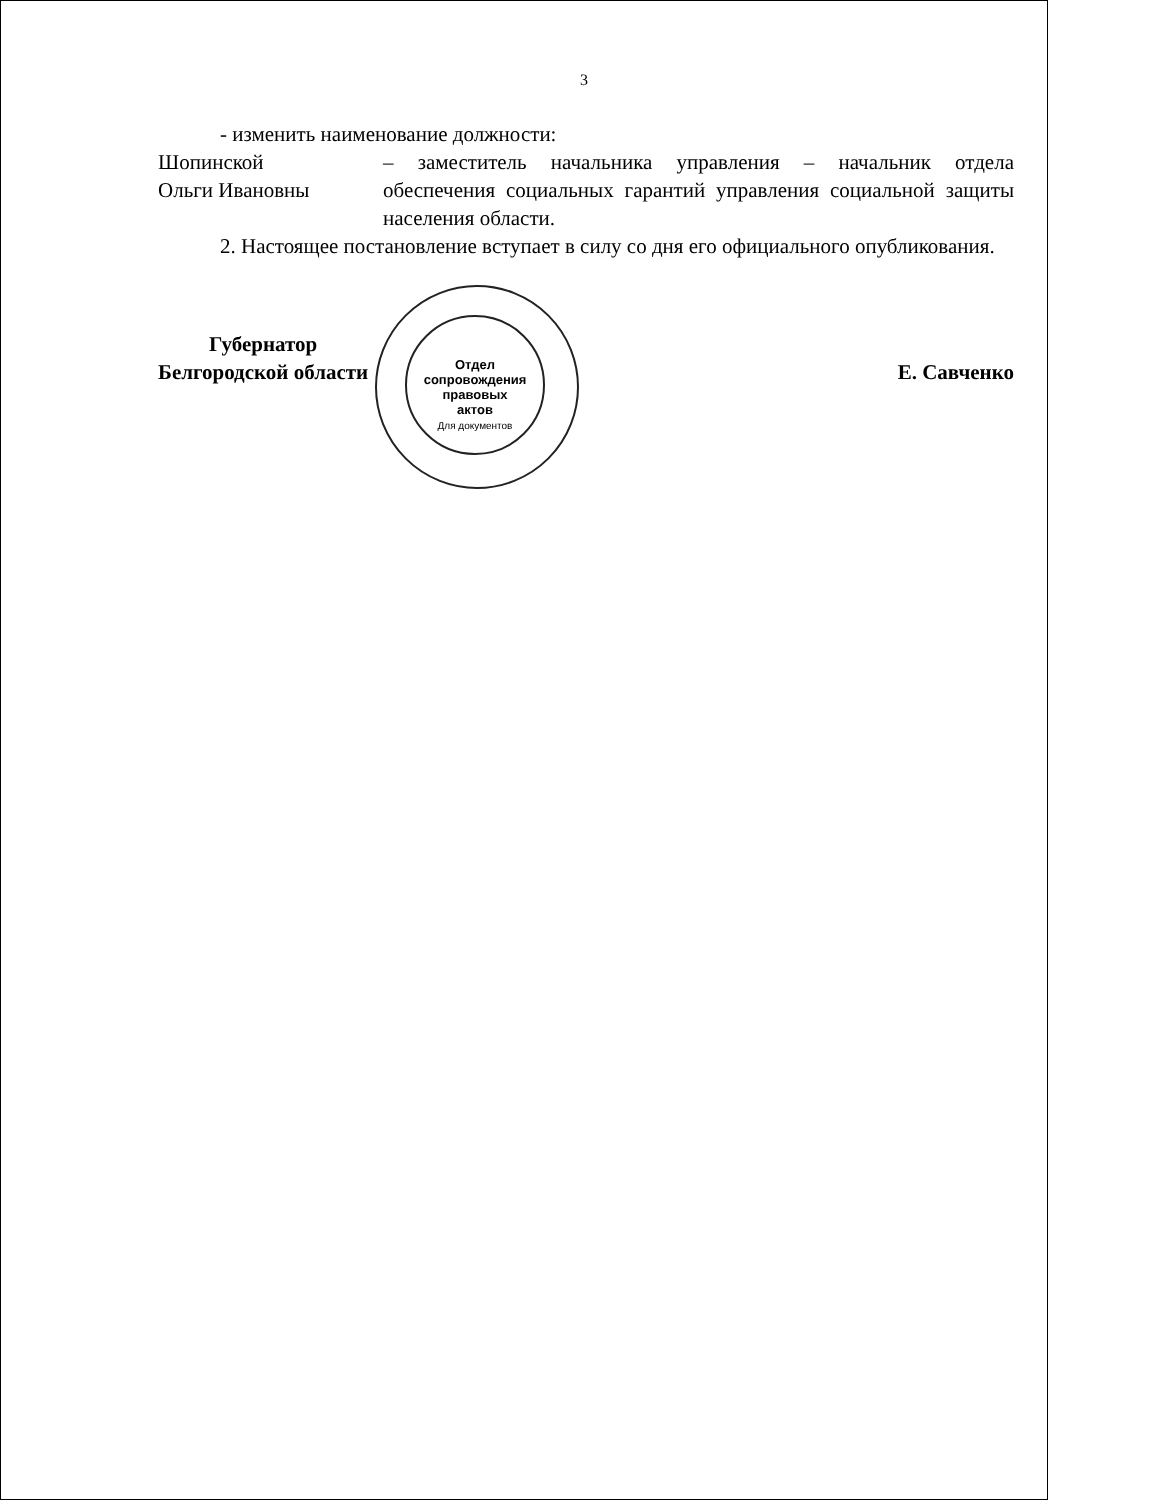3
- изменить наименование должности:
Шопинской
Ольги Ивановны
– заместитель начальника управления – начальник отдела обеспечения социальных гарантий управления социальной защиты населения области.
2. Настоящее постановление вступает в силу со дня его официального опубликования.
Губернатор
Белгородской области
Е. Савченко
Отдел
сопровождения
правовых
актов
Для документов